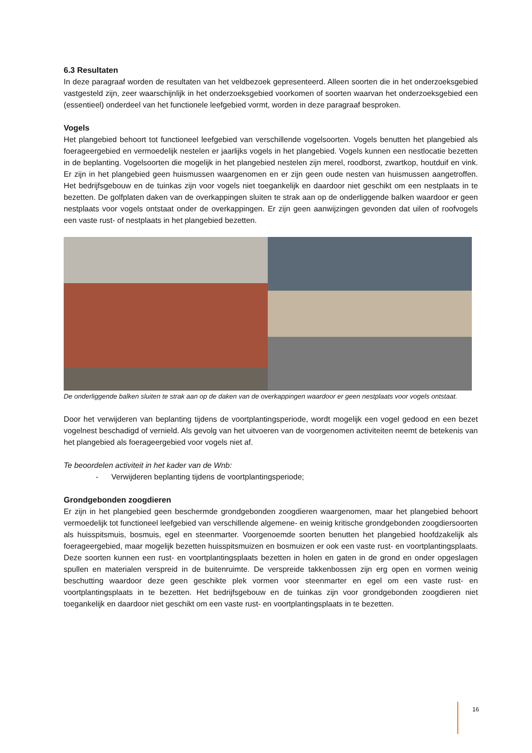6.3 Resultaten
In deze paragraaf worden de resultaten van het veldbezoek gepresenteerd. Alleen soorten die in het onderzoeksgebied vastgesteld zijn, zeer waarschijnlijk in het onderzoeksgebied voorkomen of soorten waarvan het onderzoeksgebied een (essentieel) onderdeel van het functionele leefgebied vormt, worden in deze paragraaf besproken.
Vogels
Het plangebied behoort tot functioneel leefgebied van verschillende vogelsoorten. Vogels benutten het plangebied als foerageergebied en vermoedelijk nestelen er jaarlijks vogels in het plangebied. Vogels kunnen een nestlocatie bezetten in de beplanting. Vogelsoorten die mogelijk in het plangebied nestelen zijn merel, roodborst, zwartkop, houtduif en vink. Er zijn in het plangebied geen huismussen waargenomen en er zijn geen oude nesten van huismussen aangetroffen. Het bedrijfsgebouw en de tuinkas zijn voor vogels niet toegankelijk en daardoor niet geschikt om een nestplaats in te bezetten. De golfplaten daken van de overkappingen sluiten te strak aan op de onderliggende balken waardoor er geen nestplaats voor vogels ontstaat onder de overkappingen. Er zijn geen aanwijzingen gevonden dat uilen of roofvogels een vaste rust- of nestplaats in het plangebied bezetten.
De onderliggende balken sluiten te strak aan op de daken van de overkappingen waardoor er geen nestplaats voor vogels ontstaat.
Door het verwijderen van beplanting tijdens de voortplantingsperiode, wordt mogelijk een vogel gedood en een bezet vogelnest beschadigd of vernield. Als gevolg van het uitvoeren van de voorgenomen activiteiten neemt de betekenis van het plangebied als foerageergebied voor vogels niet af.
Te beoordelen activiteit in het kader van de Wnb:
- Verwijderen beplanting tijdens de voortplantingsperiode;
Grondgebonden zoogdieren
Er zijn in het plangebied geen beschermde grondgebonden zoogdieren waargenomen, maar het plangebied behoort vermoedelijk tot functioneel leefgebied van verschillende algemene- en weinig kritische grondgebonden zoogdiersoorten als huisspitsmuis, bosmuis, egel en steenmarter. Voorgenoemde soorten benutten het plangebied hoofdzakelijk als foerageergebied, maar mogelijk bezetten huisspitsmuizen en bosmuizen er ook een vaste rust- en voortplantingsplaats. Deze soorten kunnen een rust- en voortplantingsplaats bezetten in holen en gaten in de grond en onder opgeslagen spullen en materialen verspreid in de buitenruimte. De verspreide takkenbossen zijn erg open en vormen weinig beschutting waardoor deze geen geschikte plek vormen voor steenmarter en egel om een vaste rust- en voortplantingsplaats in te bezetten. Het bedrijfsgebouw en de tuinkas zijn voor grondgebonden zoogdieren niet toegankelijk en daardoor niet geschikt om een vaste rust- en voortplantingsplaats in te bezetten.
16